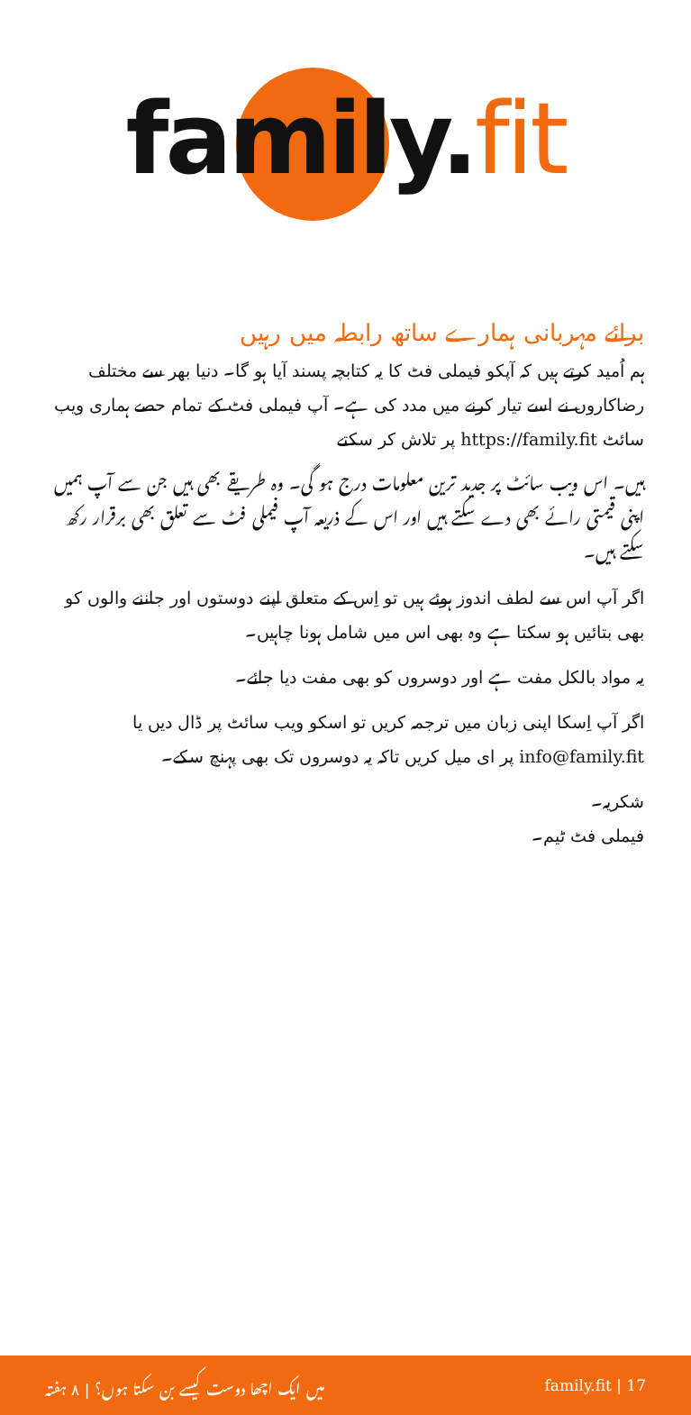family. fit
برائے مہربانی ہمارے ساتھ رابطہ میں رہیں
ہم اُمید کرتے ہیں کہ آپکو فیملی فٹ کا یہ کتابچہ پسند آیا ہو گا۔ دنیا بھر سے مختلف رضاکاروں نے اسے تیار کرنے میں مدد کی ہے۔ آپ فیملی فٹ کے تمام حصے ہماری ویب سائٹ https://family.fit پر تلاش کر سکتے
ہیں۔ اس ویب سائٹ پر جدید ترین معلومات درج ہو گی۔ وہ طریقے بھی ہیں جن سے آپ ہمیں اپنی قیمتی رائے بھی دے سکتے ہیں اور اس کے ذریعہ آپ فیملی فٹ سے تعلق بھی برقرار رکھ سکتے ہیں۔
اگر آپ اس سے لطف اندوز ہوئے ہیں تو اِس کے متعلق اپنے دوستوں اور جاننے والوں کو بھی بتائیں ہو سکتا ہے وہ بھی اس میں شامل ہونا چاہیں۔
یہ مواد بالکل مفت ہے اور دوسروں کو بھی مفت دیا جائے۔
اگر آپ اِسکا اپنی زبان میں ترجمہ کریں تو اسکو ویب سائٹ پر ڈال دیں یا info@family.fit پر ای میل کریں تاکہ یہ دوسروں تک بھی پہنچ سکے۔
شکریہ۔
فیملی فٹ ٹیم۔
میں ایک اچھا دوست کیسے بن سکتا ہوں؟ | ۸ ہفتہ family.fit | 17